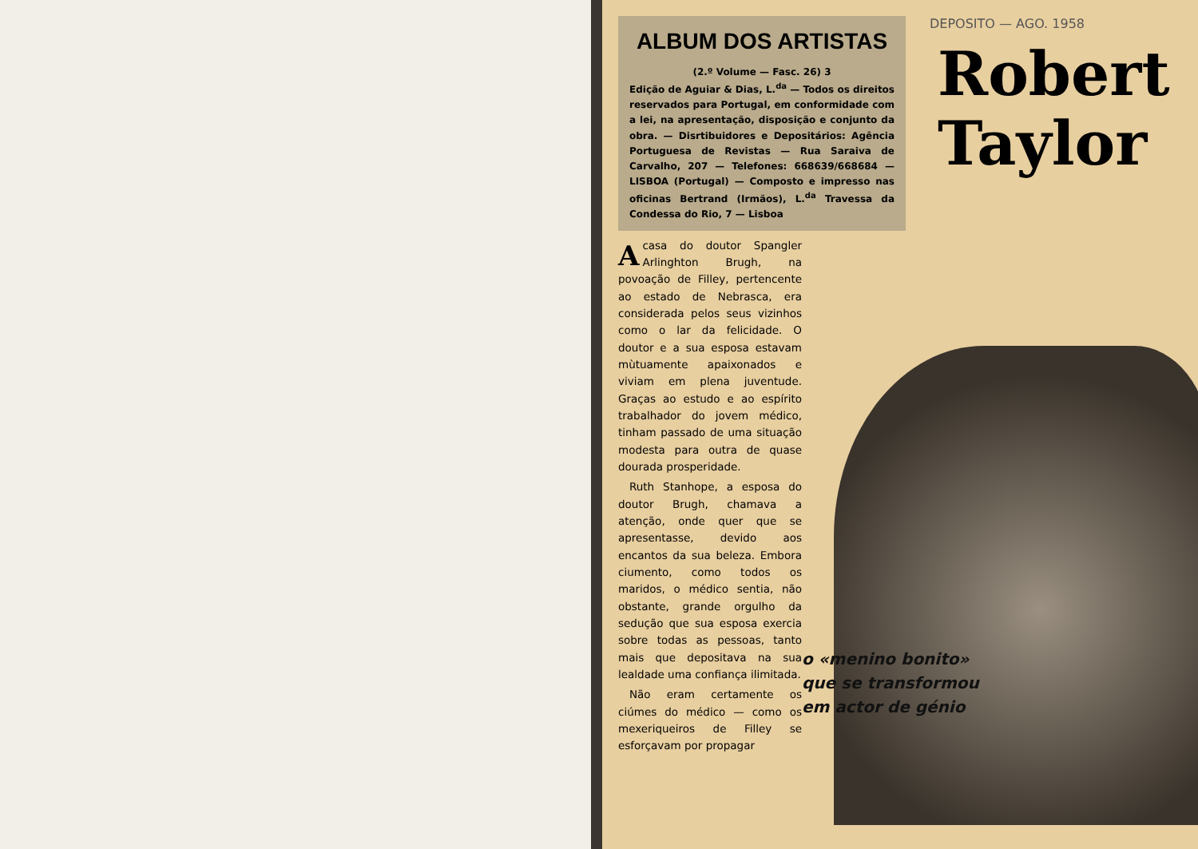ALBUM DOS ARTISTAS
(2.º Volume — Fasc. 26) 3
Edição de Aguiar & Dias, L.<sup>da</sup> — Todos os direitos reservados para Portugal, em conformidade com a lei, na apresentação, disposição e conjunto da obra. — Disrtibuidores e Depositários: Agência Portuguesa de Revistas — Rua Saraiva de Carvalho, 207 — Telefones: 668639/668684 — LISBOA (Portugal) — Composto e impresso nas oficinas Bertrand (Irmãos), L.<sup>da</sup> Travessa da Condessa do Rio, 7 — Lisboa
Acasa do doutor Spangler Arlinghton Brugh, na povoação de Filley, pertencente ao estado de Nebrasca, era considerada pelos seus vizinhos como o lar da felicidade. O doutor e a sua esposa estavam mùtuamente apaixonados e viviam em plena juventude. Graças ao estudo e ao espírito trabalhador do jovem médico, tinham passado de uma situação modesta para outra de quase dourada prosperidade.
Ruth Stanhope, a esposa do doutor Brugh, chamava a atenção, onde quer que se apresentasse, devido aos encantos da sua beleza. Embora ciumento, como todos os maridos, o médico sentia, não obstante, grande orgulho da sedução que sua esposa exercia sobre todas as pessoas, tanto mais que depositava na sua lealdade uma confiança ilimitada.
Não eram certamente os ciúmes do médico — como os mexeriqueiros de Filley se esforçavam por propagar
DEPOSITO — AGO. 1958
Robert
Taylor
o «menino bonito»
que se transformou
em actor de génio